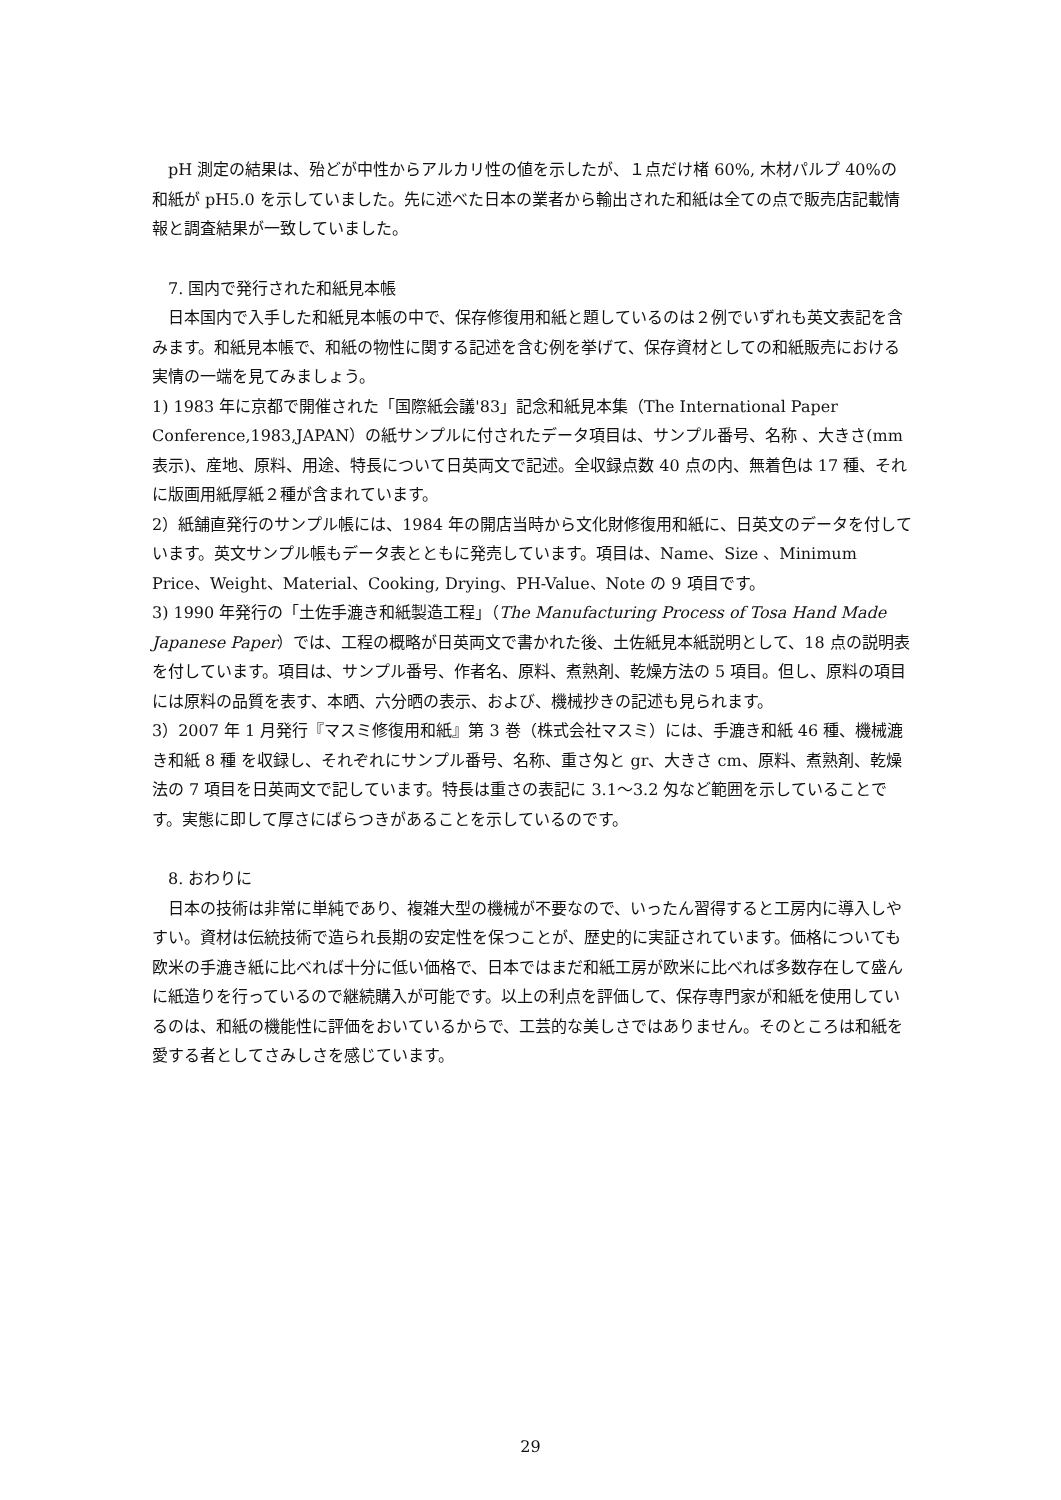pH 測定の結果は、殆どが中性からアルカリ性の値を示したが、１点だけ楮 60%, 木材パルプ 40%の和紙が pH5.0 を示していました。先に述べた日本の業者から輸出された和紙は全ての点で販売店記載情報と調査結果が一致していました。
7. 国内で発行された和紙見本帳
日本国内で入手した和紙見本帳の中で、保存修復用和紙と題しているのは２例でいずれも英文表記を含みます。和紙見本帳で、和紙の物性に関する記述を含む例を挙げて、保存資材としての和紙販売における実情の一端を見てみましょう。
1) 1983 年に京都で開催された「国際紙会議'83」記念和紙見本集（The International Paper Conference,1983,JAPAN）の紙サンプルに付されたデータ項目は、サンプル番号、名称 、大きさ(mm 表示)、産地、原料、用途、特長について日英両文で記述。全収録点数 40 点の内、無着色は 17 種、それに版画用紙厚紙２種が含まれています。
2）紙舗直発行のサンプル帳には、1984 年の開店当時から文化財修復用和紙に、日英文のデータを付しています。英文サンプル帳もデータ表とともに発売しています。項目は、Name、Size 、Minimum Price、Weight、Material、Cooking, Drying、PH-Value、Note の 9 項目です。
3) 1990 年発行の「土佐手漉き和紙製造工程」（The Manufacturing Process of Tosa Hand Made Japanese Paper）では、工程の概略が日英両文で書かれた後、土佐紙見本紙説明として、18 点の説明表を付しています。項目は、サンプル番号、作者名、原料、煮熟剤、乾燥方法の 5 項目。但し、原料の項目には原料の品質を表す、本晒、六分晒の表示、および、機械抄きの記述も見られます。
3）2007 年 1 月発行『マスミ修復用和紙』第 3 巻（株式会社マスミ）には、手漉き和紙 46 種、機械漉き和紙 8 種 を収録し、それぞれにサンプル番号、名称、重さ匁と gr、大きさ cm、原料、煮熟剤、乾燥法の 7 項目を日英両文で記しています。特長は重さの表記に 3.1〜3.2 匁など範囲を示していることです。実態に即して厚さにばらつきがあることを示しているのです。
8. おわりに
日本の技術は非常に単純であり、複雑大型の機械が不要なので、いったん習得すると工房内に導入しやすい。資材は伝統技術で造られ長期の安定性を保つことが、歴史的に実証されています。価格についても欧米の手漉き紙に比べれば十分に低い価格で、日本ではまだ和紙工房が欧米に比べれば多数存在して盛んに紙造りを行っているので継続購入が可能です。以上の利点を評価して、保存専門家が和紙を使用しているのは、和紙の機能性に評価をおいているからで、工芸的な美しさではありません。そのところは和紙を愛する者としてさみしさを感じています。
29